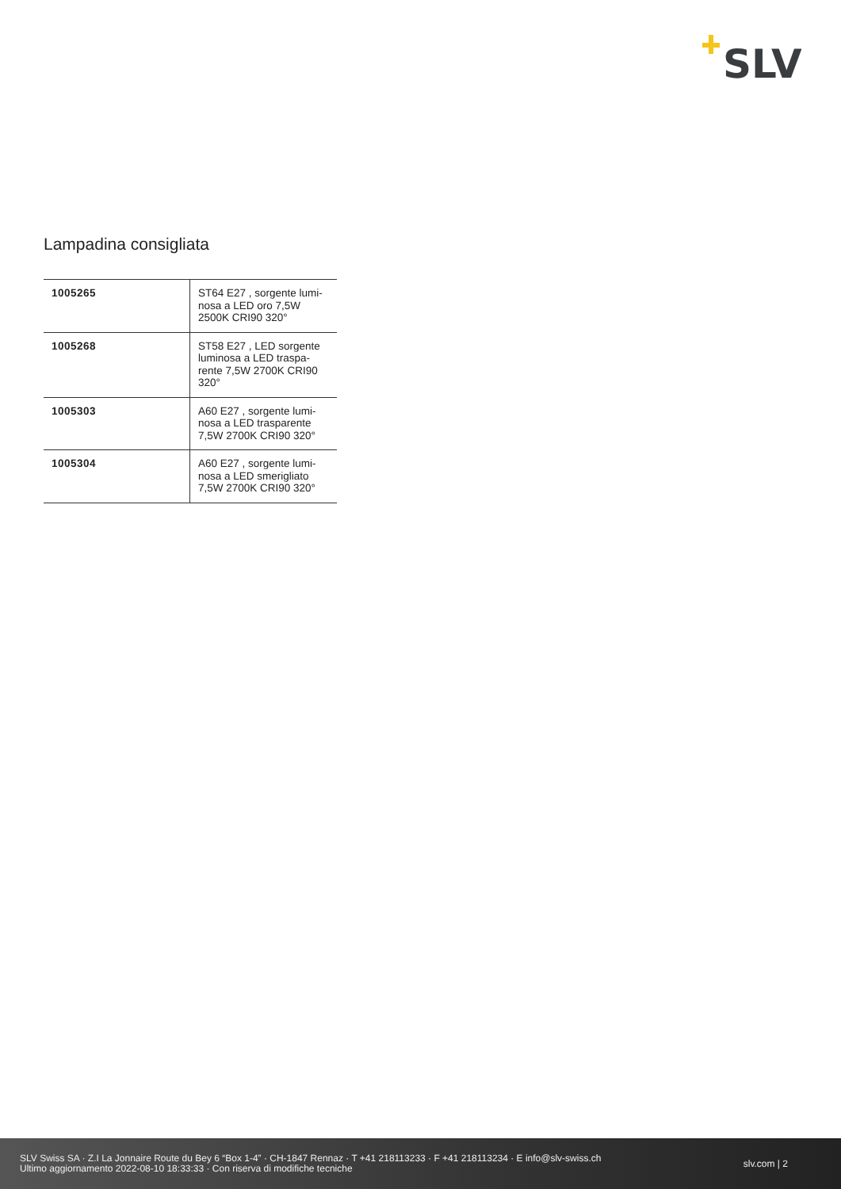SLV
Lampadina consigliata
| 1005265 | ST64 E27 , sorgente lumi-nosa a LED oro 7,5W 2500K CRI90 320° |
| 1005268 | ST58 E27 , LED sorgente luminosa a LED traspa-rente 7,5W 2700K CRI90 320° |
| 1005303 | A60 E27 , sorgente lumi-nosa a LED trasparente 7,5W 2700K CRI90 320° |
| 1005304 | A60 E27 , sorgente lumi-nosa a LED smerigliato 7,5W 2700K CRI90 320° |
SLV Swiss SA · Z.I La Jonnaire Route du Bey 6 “Box 1-4” · CH-1847 Rennaz · T +41 218113233 · F +41 218113234 · E info@slv-swiss.ch
Ultimo aggiornamento 2022-08-10 18:33:33 · Con riserva di modifiche tecniche
slv.com | 2